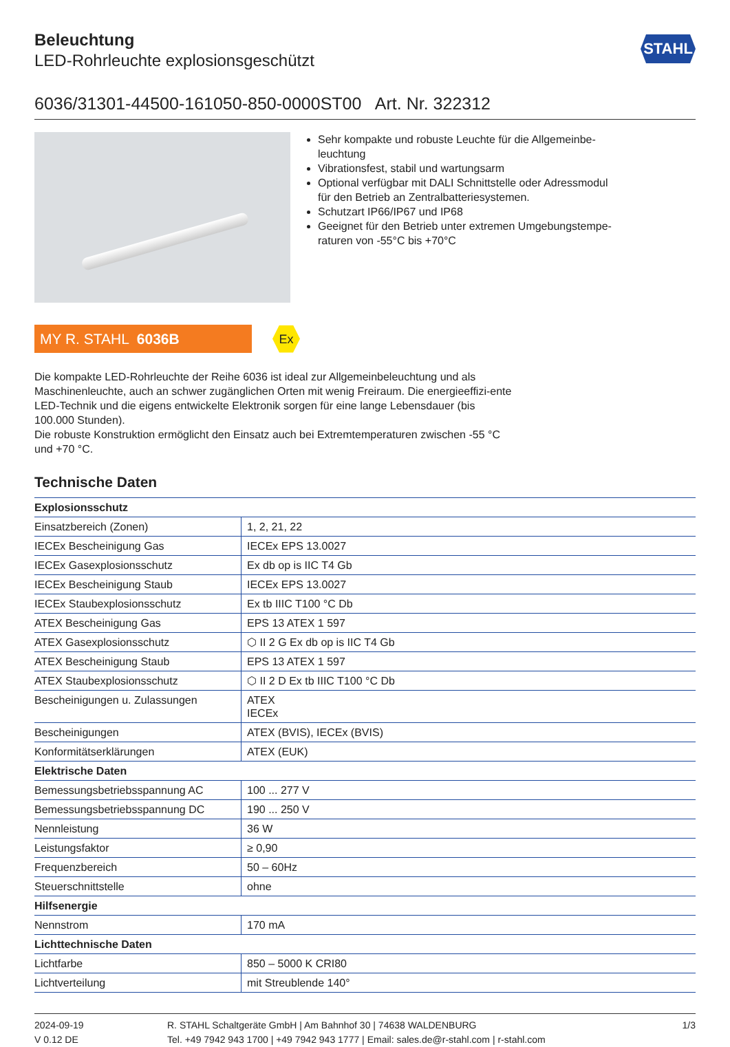Beleuchtung
LED-Rohrleuchte explosionsgeschützt
STAHL
6036/31301-44500-161050-850-0000ST00 Art. Nr. 322312
Sehr kompakte und robuste Leuchte für die Allgemeinbe-leuchtung
Vibrationsfest, stabil und wartungsarm
Optional verfügbar mit DALI Schnittstelle oder Adressmodul für den Betrieb an Zentralbatteriesystemen.
Schutzart IP66/IP67 und IP68
Geeignet für den Betrieb unter extremen Umgebungstempe-raturen von -55°C bis +70°C
MY R. STAHL 6036B
Ex
Die kompakte LED-Rohrleuchte der Reihe 6036 ist ideal zur Allgemeinbeleuchtung und als Maschinenleuchte, auch an schwer zugänglichen Orten mit wenig Freiraum. Die energieeffizi-ente LED-Technik und die eigens entwickelte Elektronik sorgen für eine lange Lebensdauer (bis 100.000 Stunden).
Die robuste Konstruktion ermöglicht den Einsatz auch bei Extremtemperaturen zwischen -55 °C und +70 °C.
Technische Daten
| Explosionsschutz | |
| --- | --- |
| Einsatzbereich (Zonen) | 1, 2, 21, 22 |
| IECEx Bescheinigung Gas | IECEx EPS 13.0027 |
| IECEx Gasexplosionsschutz | Ex db op is IIC T4 Gb |
| IECEx Bescheinigung Staub | IECEx EPS 13.0027 |
| IECEx Staubexplosionsschutz | Ex tb IIIC T100 °C Db |
| ATEX Bescheinigung Gas | EPS 13 ATEX 1 597 |
| ATEX Gasexplosionsschutz | ⬡ II 2 G Ex db op is IIC T4 Gb |
| ATEX Bescheinigung Staub | EPS 13 ATEX 1 597 |
| ATEX Staubexplosionsschutz | ⬡ II 2 D Ex tb IIIC T100 °C Db |
| Bescheinigungen u. Zulassungen | ATEX IECEx |
| Bescheinigungen | ATEX (BVIS), IECEx (BVIS) |
| Konformitätserklärungen | ATEX (EUK) |
| Elektrische Daten | |
| Bemessungsbetriebsspannung AC | 100 ... 277 V |
| Bemessungsbetriebsspannung DC | 190 ... 250 V |
| Nennleistung | 36 W |
| Leistungsfaktor | ≥ 0,90 |
| Frequenzbereich | 50 – 60Hz |
| Steuerschnittstelle | ohne |
| Hilfsenergie | |
| Nennstrom | 170 mA |
| Lichttechnische Daten | |
| Lichtfarbe | 850 – 5000 K CRI80 |
| Lichtverteilung | mit Streublende 140° |
2024-09-19
V 0.12 DE
R. STAHL Schaltgeräte GmbH | Am Bahnhof 30 | 74638 WALDENBURG
Tel. +49 7942 943 1700 | +49 7942 943 1777 | Email: sales.de@r-stahl.com | r-stahl.com
1/3